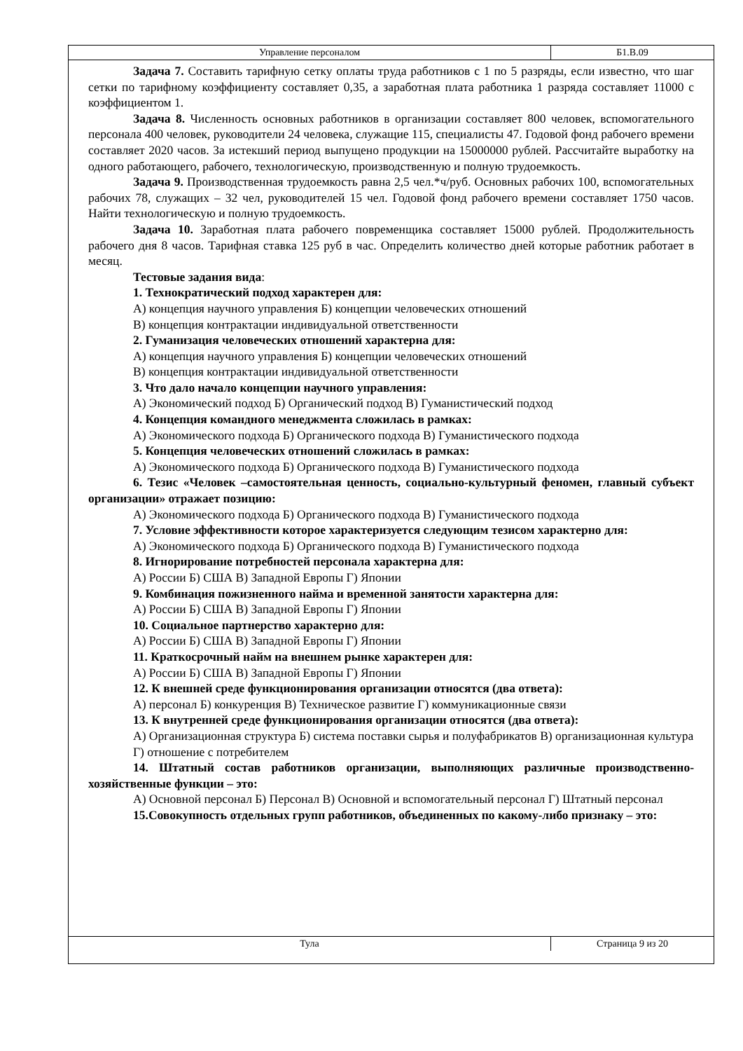Управление персоналом Б1.В.09
Задача 7. Составить тарифную сетку оплаты труда работников с 1 по 5 разряды, если известно, что шаг сетки по тарифному коэффициенту составляет 0,35, а заработная плата работника 1 разряда составляет 11000 с коэффициентом 1.
Задача 8. Численность основных работников в организации составляет 800 человек, вспомогательного персонала 400 человек, руководители 24 человека, служащие 115, специалисты 47. Годовой фонд рабочего времени составляет 2020 часов. За истекший период выпущено продукции на 15000000 рублей. Рассчитайте выработку на одного работающего, рабочего, технологическую, производственную и полную трудоемкость.
Задача 9. Производственная трудоемкость равна 2,5 чел.*ч/руб. Основных рабочих 100, вспомогательных рабочих 78, служащих – 32 чел, руководителей 15 чел. Годовой фонд рабочего времени составляет 1750 часов. Найти технологическую и полную трудоемкость.
Задача 10. Заработная плата рабочего повременщика составляет 15000 рублей. Продолжительность рабочего дня 8 часов. Тарифная ставка 125 руб в час. Определить количество дней которые работник работает в месяц.
Тестовые задания вида:
1. Технократический подход характерен для:
А) концепция научного управления Б) концепции человеческих отношений
В) концепция контрактации индивидуальной ответственности
2. Гуманизация человеческих отношений характерна для:
А) концепция научного управления Б) концепции человеческих отношений
В) концепция контрактации индивидуальной ответственности
3. Что дало начало концепции научного управления:
А) Экономический подход Б) Органический подход В) Гуманистический подход
4. Концепция командного менеджмента сложилась в рамках:
А) Экономического подхода Б) Органического подхода В) Гуманистического подхода
5. Концепция человеческих отношений сложилась в рамках:
А) Экономического подхода Б) Органического подхода В) Гуманистического подхода
6. Тезис «Человек –самостоятельная ценность, социально-культурный феномен, главный субъект организации» отражает позицию:
А) Экономического подхода Б) Органического подхода В) Гуманистического подхода
7. Условие эффективности которое характеризуется следующим тезисом характерно для:
А) Экономического подхода Б) Органического подхода В) Гуманистического подхода
8. Игнорирование потребностей персонала характерна для:
А) России Б) США В) Западной Европы Г) Японии
9. Комбинация пожизненного найма и временной занятости характерна для:
А) России Б) США В) Западной Европы Г) Японии
10. Социальное партнерство характерно для:
А) России Б) США В) Западной Европы Г) Японии
11. Краткосрочный найм на внешнем рынке характерен для:
А) России Б) США В) Западной Европы Г) Японии
12. К внешней среде функционирования организации относятся (два ответа):
А) персонал Б) конкуренция В) Техническое развитие Г) коммуникационные связи
13. К внутренней среде функционирования организации относятся (два ответа):
А) Организационная структура Б) система поставки сырья и полуфабрикатов В) организационная культура
Г) отношение с потребителем
14. Штатный состав работников организации, выполняющих различные производственно-хозяйственные функции – это:
А) Основной персонал Б) Персонал В) Основной и вспомогательный персонал Г) Штатный персонал
15.Совокупность отдельных групп работников, объединенных по какому-либо признаку – это:
Тула Страница 9 из 20